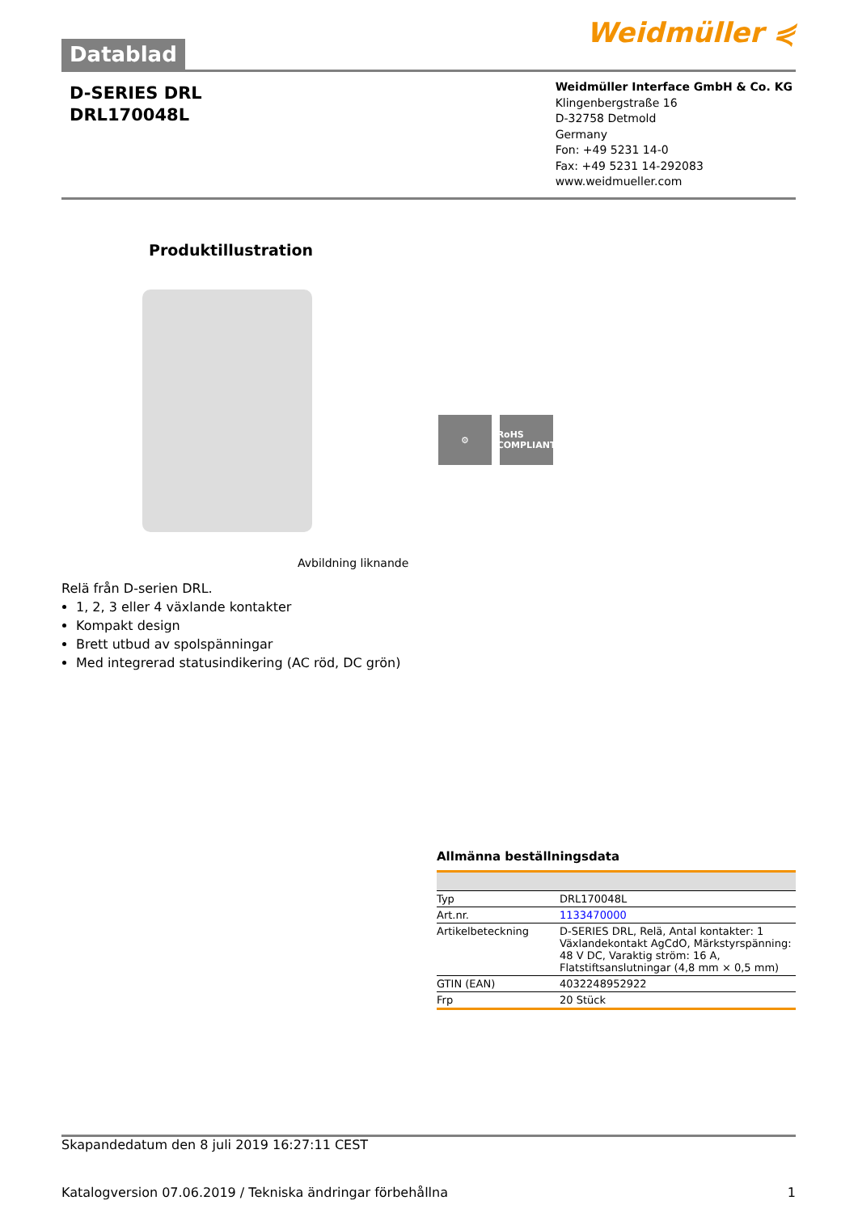Datablad
Weidmüller ⋞
D-SERIES DRL
DRL170048L
Weidmüller Interface GmbH & Co. KG
Klingenbergstraße 16
D-32758 Detmold
Germany
Fon: +49 5231 14-0
Fax: +49 5231 14-292083
www.weidmueller.com
Produktillustration
⚙ RoHS COMPLIANT
Avbildning liknande
Relä från D-serien DRL.
1, 2, 3 eller 4 växlande kontakter
Kompakt design
Brett utbud av spolspänningar
Med integrerad statusindikering (AC röd, DC grön)
Allmänna beställningsdata
| Typ | DRL170048L |
| Art.nr. | 1133470000 |
| Artikelbeteckning | D-SERIES DRL, Relä, Antal kontakter: 1 Växlandekontakt AgCdO, Märkstyrspänning: 48 V DC, Varaktig ström: 16 A, Flatstiftsanslutningar (4,8 mm × 0,5 mm) |
| GTIN (EAN) | 4032248952922 |
| Frp | 20 Stück |
Skapandedatum den 8 juli 2019 16:27:11 CEST
Katalogversion 07.06.2019 / Tekniska ändringar förbehållna 1